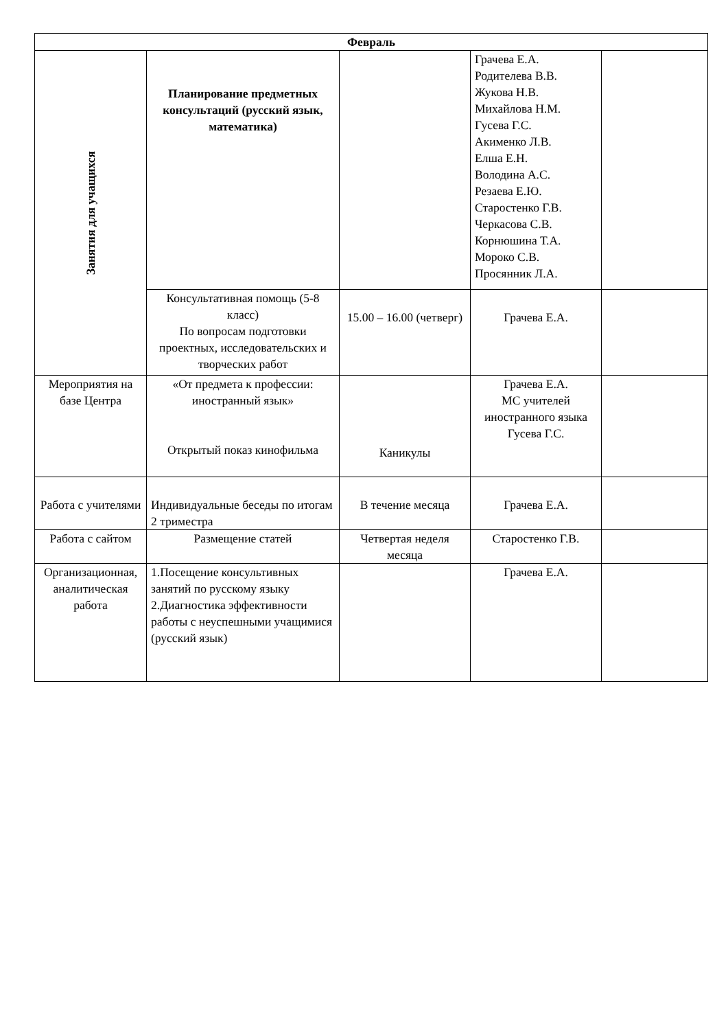| Февраль | | | | |
| --- | --- | --- | --- | --- |
| Занятия для учащихся | Планирование предметных консультаций (русский язык, математика) | | Грачева Е.А. Родителева В.В. Жукова Н.В. Михайлова Н.М. Гусева Г.С. Акименко Л.В. Елша Е.Н. Володина А.С. Резаева Е.Ю. Старостенко Г.В. Черкасова С.В. Корнюшина Т.А. Мороко С.В. Просянник Л.А. | |
| | Консультативная помощь (5-8 класс) По вопросам подготовки проектных, исследовательских и творческих работ | 15.00 – 16.00 (четверг) | Грачева Е.А. | |
| Мероприятия на базе Центра | «От предмета к профессии: иностранный язык» Открытый показ кинофильма | Каникулы | Грачева Е.А. МС учителей иностранного языка Гусева Г.С. | |
| Работа с учителями | Индивидуальные беседы по итогам 2 триместра | В течение месяца | Грачева Е.А. | |
| Работа с сайтом | Размещение статей | Четвертая неделя месяца | Старостенко Г.В. | |
| Организационная, аналитическая работа | 1.Посещение консультивных занятий по русскому языку 2.Диагностика эффективности работы с неуспешными учащимися (русский язык) | | Грачева Е.А. | |